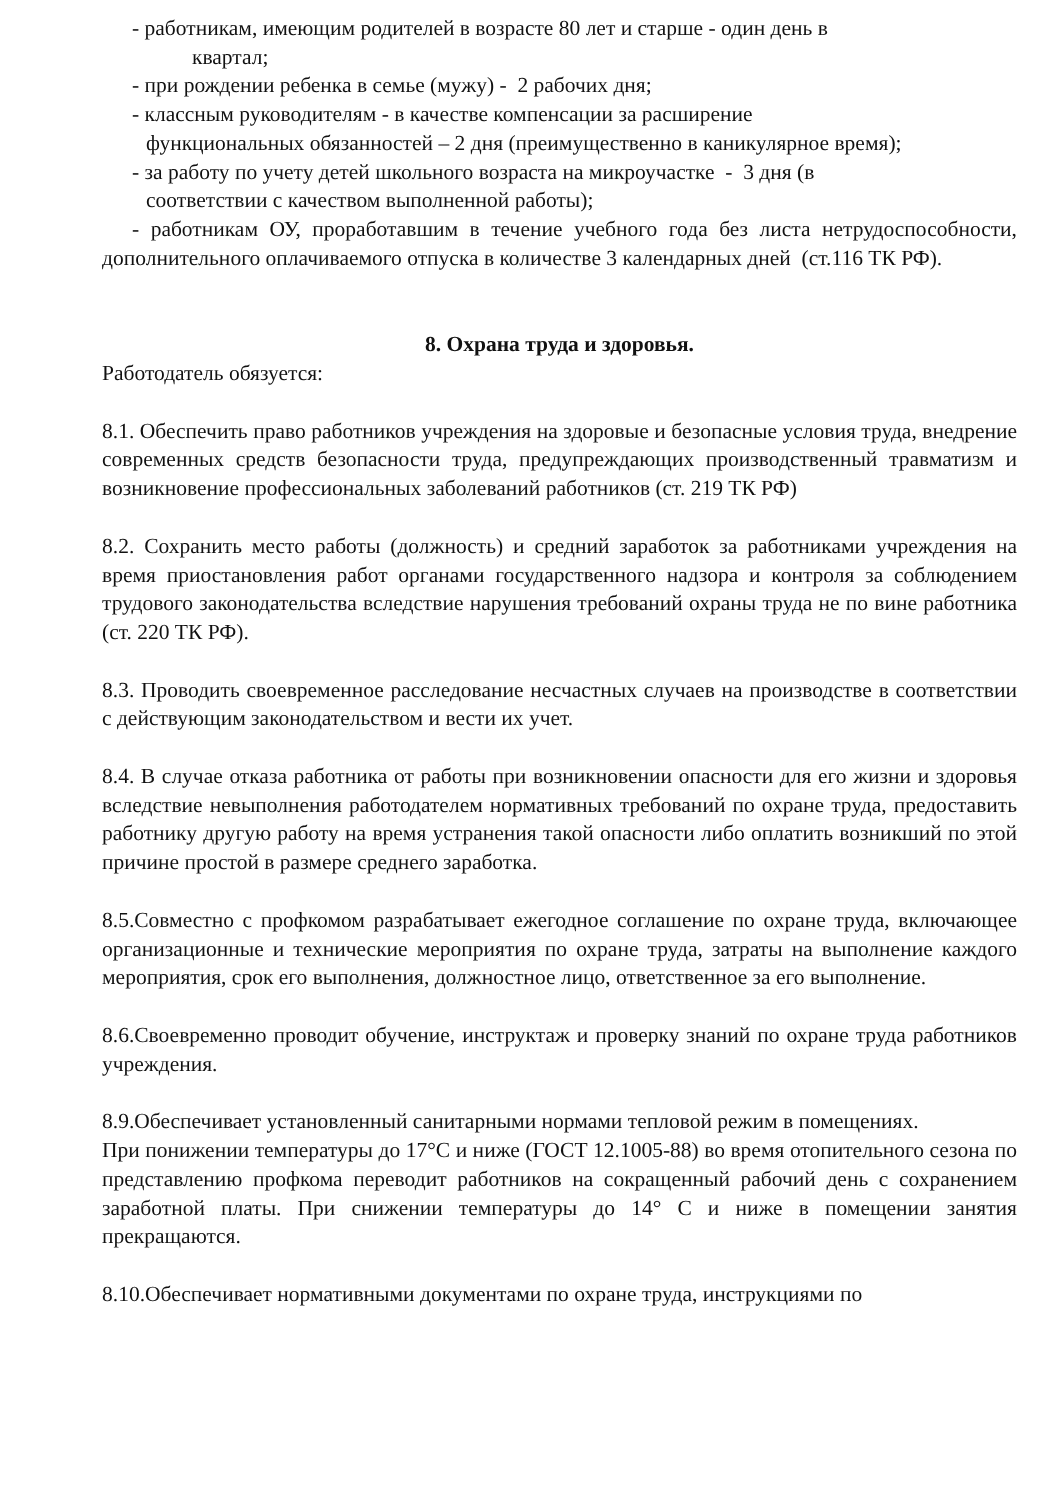- работникам, имеющим родителей в возрасте 80 лет и старше - один день в
квартал;
- при рождении ребенка в семье (мужу) - 2 рабочих дня;
- классным руководителям - в качестве компенсации за расширение
функциональных обязанностей – 2 дня (преимущественно в каникулярное время);
- за работу по учету детей школьного возраста на микроучастке - 3 дня (в
соответствии с качеством выполненной работы);
- работникам ОУ, проработавшим в течение учебного года без листа нетрудоспособности, дополнительного оплачиваемого отпуска в количестве 3 календарных дней (ст.116 ТК РФ).
8. Охрана труда и здоровья.
Работодатель обязуется:
8.1. Обеспечить право работников учреждения на здоровые и безопасные условия труда, внедрение современных средств безопасности труда, предупреждающих производственный травматизм и возникновение профессиональных заболеваний работников (ст. 219 ТК РФ)
8.2. Сохранить место работы (должность) и средний заработок за работниками учреждения на время приостановления работ органами государственного надзора и контроля за соблюдением трудового законодательства вследствие нарушения требований охраны труда не по вине работника (ст. 220 ТК РФ).
8.3. Проводить своевременное расследование несчастных случаев на производстве в соответствии с действующим законодательством и вести их учет.
8.4. В случае отказа работника от работы при возникновении опасности для его жизни и здоровья вследствие невыполнения работодателем нормативных требований по охране труда, предоставить работнику другую работу на время устранения такой опасности либо оплатить возникший по этой причине простой в размере среднего заработка.
8.5.Совместно с профкомом разрабатывает ежегодное соглашение по охране труда, включающее организационные и технические мероприятия по охране труда, затраты на выполнение каждого мероприятия, срок его выполнения, должностное лицо, ответственное за его выполнение.
8.6.Своевременно проводит обучение, инструктаж и проверку знаний по охране труда работников учреждения.
8.9.Обеспечивает установленный санитарными нормами тепловой режим в помещениях.
При понижении температуры до 17°С и ниже (ГОСТ 12.1005-88) во время отопительного сезона по представлению профкома переводит работников на сокращенный рабочий день с сохранением заработной платы. При снижении температуры до 14° С и ниже в помещении занятия прекращаются.
8.10.Обеспечивает нормативными документами по охране труда, инструкциями по